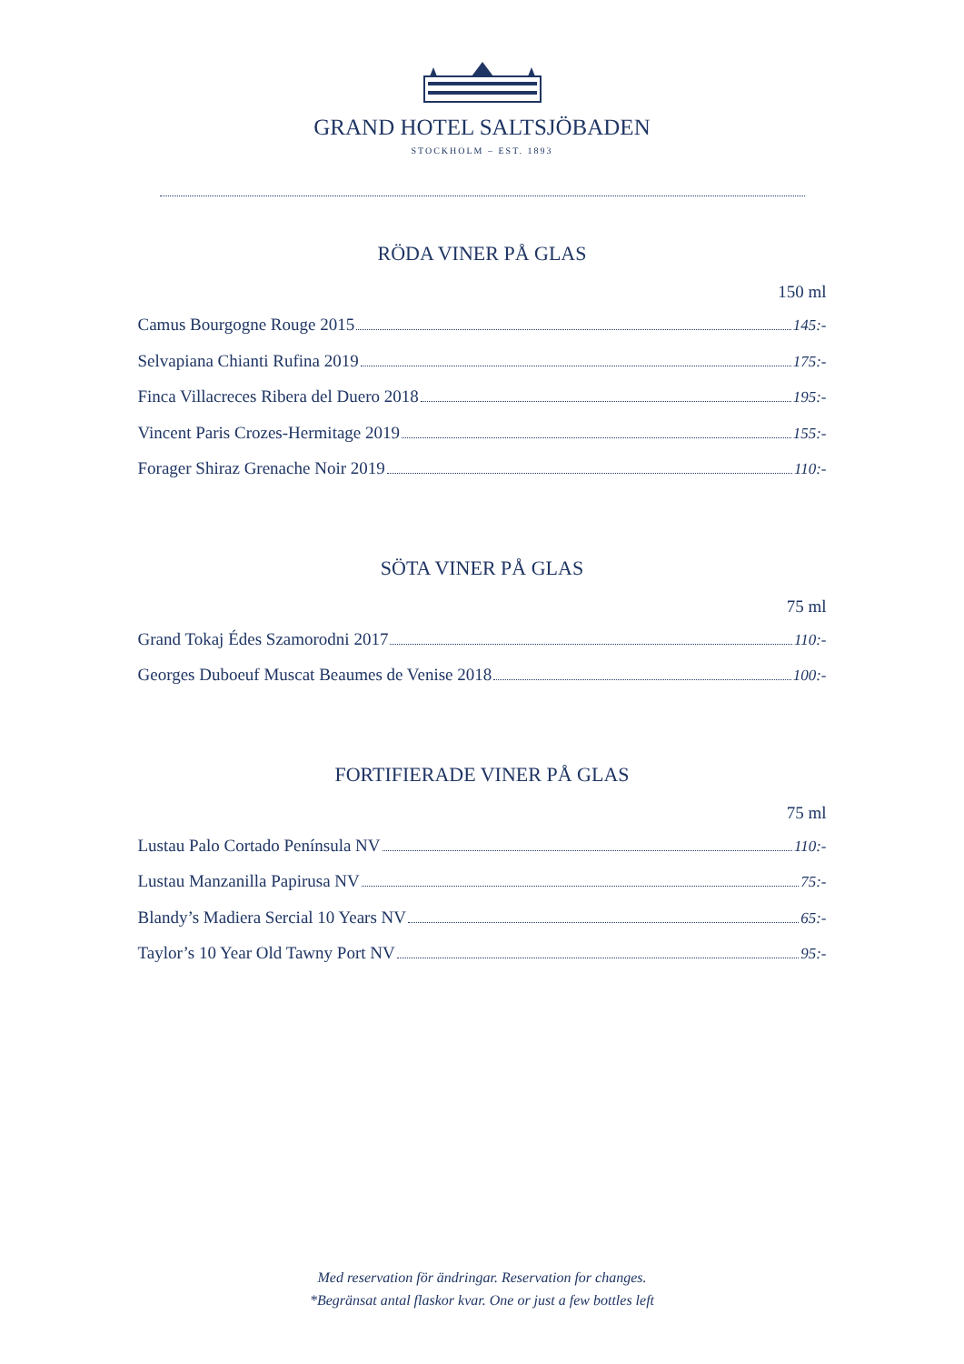GRAND HOTEL SALTSJÖBADEN
STOCKHOLM – EST. 1893
RÖDA VINER PÅ GLAS
150 ml
Camus Bourgogne Rouge 2015 145:-
Selvapiana Chianti Rufina 2019 175:-
Finca Villacreces Ribera del Duero 2018 195:-
Vincent Paris Crozes-Hermitage 2019 155:-
Forager Shiraz Grenache Noir 2019 110:-
SÖTA VINER PÅ GLAS
75 ml
Grand Tokaj Édes Szamorodni 2017 110:-
Georges Duboeuf Muscat Beaumes de Venise 2018 100:-
FORTIFIERADE VINER PÅ GLAS
75 ml
Lustau Palo Cortado Península NV 110:-
Lustau Manzanilla Papirusa NV 75:-
Blandy’s Madiera Sercial 10 Years NV 65:-
Taylor’s 10 Year Old Tawny Port NV 95:-
Med reservation för ändringar. Reservation for changes.
*Begränsat antal flaskor kvar. One or just a few bottles left